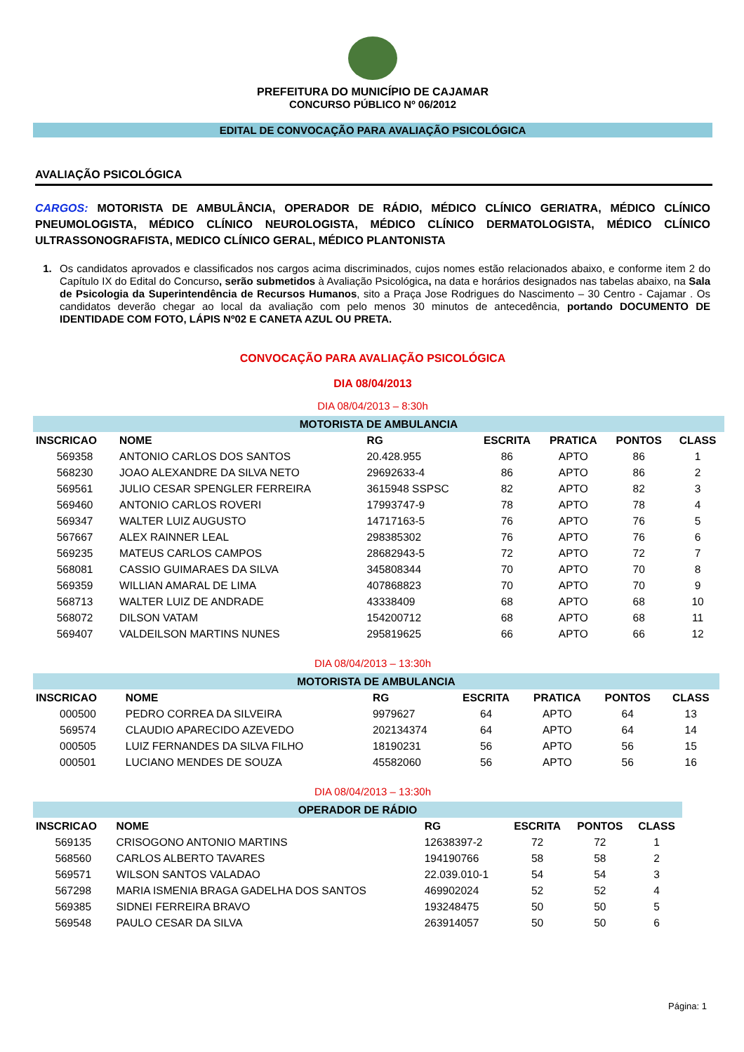PREFEITURA DO MUNICÍPIO DE CAJAMAR
CONCURSO PÚBLICO Nº 06/2012
EDITAL DE CONVOCAÇÃO PARA AVALIAÇÃO PSICOLÓGICA
AVALIAÇÃO PSICOLÓGICA
CARGOS: MOTORISTA DE AMBULÂNCIA, OPERADOR DE RÁDIO, MÉDICO CLÍNICO GERIATRA, MÉDICO CLÍNICO PNEUMOLOGISTA, MÉDICO CLÍNICO NEUROLOGISTA, MÉDICO CLÍNICO DERMATOLOGISTA, MÉDICO CLÍNICO ULTRASSONOGRAFISTA, MEDICO CLÍNICO GERAL, MÉDICO PLANTONISTA
1. Os candidatos aprovados e classificados nos cargos acima discriminados, cujos nomes estão relacionados abaixo, e conforme item 2 do Capítulo IX do Edital do Concurso, serão submetidos à Avaliação Psicológica, na data e horários designados nas tabelas abaixo, na Sala de Psicologia da Superintendência de Recursos Humanos, sito a Praça Jose Rodrigues do Nascimento – 30 Centro - Cajamar . Os candidatos deverão chegar ao local da avaliação com pelo menos 30 minutos de antecedência, portando DOCUMENTO DE IDENTIDADE COM FOTO, LÁPIS Nº02 E CANETA AZUL OU PRETA.
CONVOCAÇÃO PARA AVALIAÇÃO PSICOLÓGICA
DIA 08/04/2013
DIA 08/04/2013 – 8:30h
| MOTORISTA DE AMBULANCIA | | | | | | |
| INSCRICAO | NOME | RG | ESCRITA | PRATICA | PONTOS | CLASS |
| 569358 | ANTONIO CARLOS DOS SANTOS | 20.428.955 | 86 | APTO | 86 | 1 |
| 568230 | JOAO ALEXANDRE DA SILVA NETO | 29692633-4 | 86 | APTO | 86 | 2 |
| 569561 | JULIO CESAR SPENGLER FERREIRA | 3615948 SSPSC | 82 | APTO | 82 | 3 |
| 569460 | ANTONIO CARLOS ROVERI | 17993747-9 | 78 | APTO | 78 | 4 |
| 569347 | WALTER LUIZ AUGUSTO | 14717163-5 | 76 | APTO | 76 | 5 |
| 567667 | ALEX RAINNER LEAL | 298385302 | 76 | APTO | 76 | 6 |
| 569235 | MATEUS CARLOS CAMPOS | 28682943-5 | 72 | APTO | 72 | 7 |
| 568081 | CASSIO GUIMARAES DA SILVA | 345808344 | 70 | APTO | 70 | 8 |
| 569359 | WILLIAN AMARAL DE LIMA | 407868823 | 70 | APTO | 70 | 9 |
| 568713 | WALTER LUIZ DE ANDRADE | 43338409 | 68 | APTO | 68 | 10 |
| 568072 | DILSON VATAM | 154200712 | 68 | APTO | 68 | 11 |
| 569407 | VALDEILSON MARTINS NUNES | 295819625 | 66 | APTO | 66 | 12 |
DIA 08/04/2013 – 13:30h
| MOTORISTA DE AMBULANCIA | | | | | | |
| INSCRICAO | NOME | RG | ESCRITA | PRATICA | PONTOS | CLASS |
| 000500 | PEDRO CORREA DA SILVEIRA | 9979627 | 64 | APTO | 64 | 13 |
| 569574 | CLAUDIO APARECIDO AZEVEDO | 202134374 | 64 | APTO | 64 | 14 |
| 000505 | LUIZ FERNANDES DA SILVA FILHO | 18190231 | 56 | APTO | 56 | 15 |
| 000501 | LUCIANO MENDES DE SOUZA | 45582060 | 56 | APTO | 56 | 16 |
DIA 08/04/2013 – 13:30h
| OPERADOR DE RÁDIO | | | | | |
| INSCRICAO | NOME | RG | ESCRITA | PONTOS | CLASS |
| 569135 | CRISOGONO ANTONIO MARTINS | 12638397-2 | 72 | 72 | 1 |
| 568560 | CARLOS ALBERTO TAVARES | 194190766 | 58 | 58 | 2 |
| 569571 | WILSON SANTOS VALADAO | 22.039.010-1 | 54 | 54 | 3 |
| 567298 | MARIA ISMENIA BRAGA GADELHA DOS SANTOS | 469902024 | 52 | 52 | 4 |
| 569385 | SIDNEI FERREIRA BRAVO | 193248475 | 50 | 50 | 5 |
| 569548 | PAULO CESAR DA SILVA | 263914057 | 50 | 50 | 6 |
Página: 1